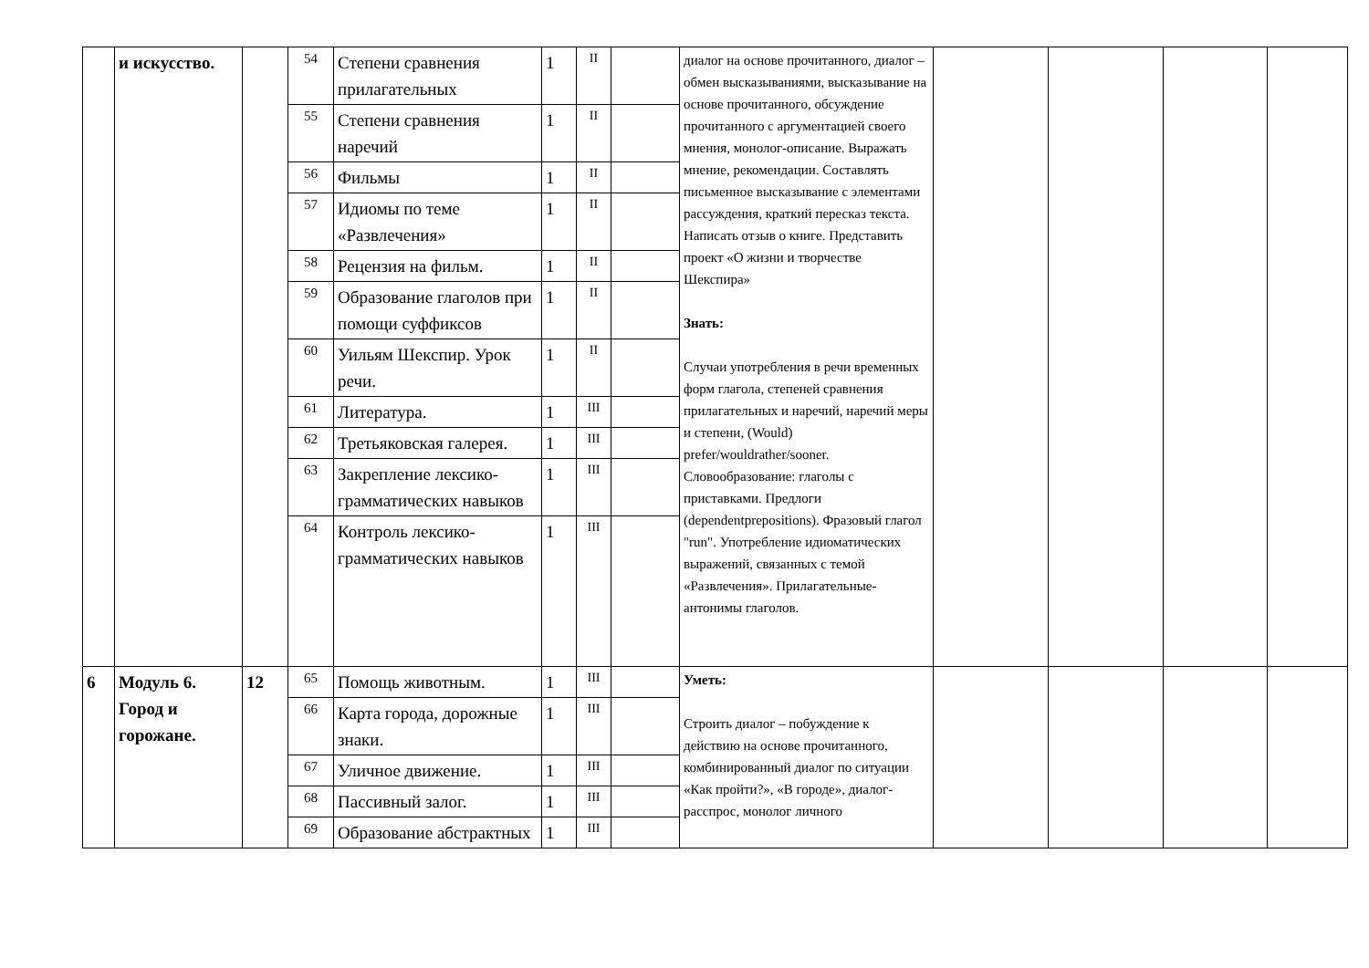| | и искусство. | | 54 | Степени сравнения прилагательных | 1 | II | | диалог на основе прочитанного, диалог – обмен высказываниями, высказывание на основе прочитанного, обсуждение прочитанного с аргументацией своего мнения, монолог-описание. Выражать мнение, рекомендации. Составлять письменное высказывание с элементами рассуждения, краткий пересказ текста. Написать отзыв о книге. Представить проект «О жизни и творчестве Шекспира» Знать: Случаи употребления в речи временных форм глагола, степеней сравнения прилагательных и наречий, наречий меры и степени, (Would) prefer/wouldrather/sooner. Словообразование: глаголы с приставками. Предлоги (dependentprepositions). Фразовый глагол "run". Употребление идиоматических выражений, связанных с темой «Развлечения». Прилагательные-антонимы глаголов. | | | | |
| | | | 55 | Степени сравнения наречий | 1 | II | | | | | | |
| | | | 56 | Фильмы | 1 | II | | | | | | |
| | | | 57 | Идиомы по теме «Развлечения» | 1 | II | | | | | | |
| | | | 58 | Рецензия на фильм. | 1 | II | | | | | | |
| | | | 59 | Образование глаголов при помощи суффиксов | 1 | II | | | | | | |
| | | | 60 | Уильям Шекспир. Урок речи. | 1 | II | | | | | | |
| | | | 61 | Литература. | 1 | III | | | | | | |
| | | | 62 | Третьяковская галерея. | 1 | III | | | | | | |
| | | | 63 | Закрепление лексико-грамматических навыков | 1 | III | | | | | | |
| | | | 64 | Контроль лексико-грамматических навыков | 1 | III | | | | | | |
| 6 | Модуль 6. Город и горожане. | 12 | 65 | Помощь животным. | 1 | III | | Уметь: Строить диалог – побуждение к действию на основе прочитанного, комбинированный диалог по ситуации «Как пройти?», «В городе», диалог-расспрос, монолог личного | | | | |
| | | | 66 | Карта города, дорожные знаки. | 1 | III | | | | | | |
| | | | 67 | Уличное движение. | 1 | III | | | | | | |
| | | | 68 | Пассивный залог. | 1 | III | | | | | | |
| | | | 69 | Образование абстрактных | 1 | III | | | | | | |